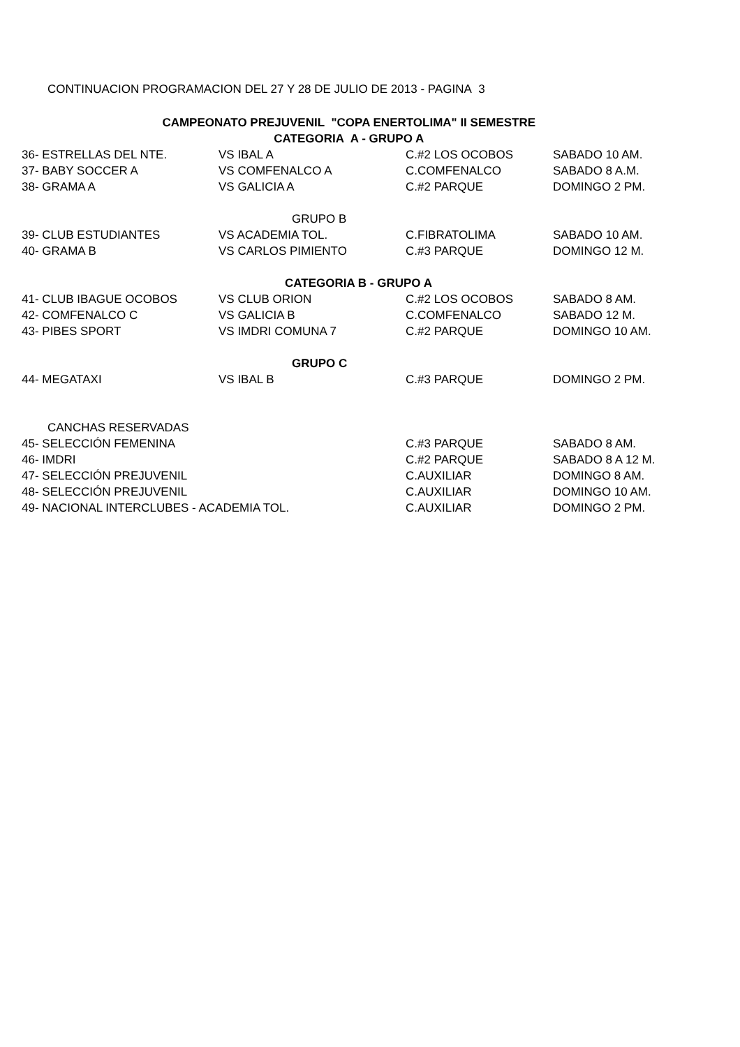CONTINUACION PROGRAMACION DEL 27 Y 28 DE JULIO DE 2013 - PAGINA 3
| CAMPEONATO PREJUVENIL "COPA ENERTOLIMA" II SEMESTRE | | | |
| CATEGORIA A - GRUPO A | | | |
| 36- ESTRELLAS DEL NTE. | VS IBAL A | C.#2 LOS OCOBOS | SABADO 10 AM. |
| 37- BABY SOCCER A | VS COMFENALCO A | C.COMFENALCO | SABADO 8 A.M. |
| 38- GRAMA A | VS GALICIA A | C.#2 PARQUE | DOMINGO 2 PM. |
| | GRUPO B | | |
| 39- CLUB ESTUDIANTES | VS ACADEMIA TOL. | C.FIBRATOLIMA | SABADO 10 AM. |
| 40- GRAMA B | VS CARLOS PIMIENTO | C.#3 PARQUE | DOMINGO 12 M. |
| | CATEGORIA B - GRUPO A | | |
| 41- CLUB IBAGUE OCOBOS | VS CLUB ORION | C.#2 LOS OCOBOS | SABADO 8 AM. |
| 42- COMFENALCO C | VS GALICIA B | C.COMFENALCO | SABADO 12 M. |
| 43- PIBES SPORT | VS IMDRI COMUNA 7 | C.#2 PARQUE | DOMINGO 10 AM. |
| | GRUPO C | | |
| 44- MEGATAXI | VS IBAL B | C.#3 PARQUE | DOMINGO 2 PM. |
| CANCHAS RESERVADAS | | | |
| 45- SELECCIÓN FEMENINA | | C.#3 PARQUE | SABADO 8 AM. |
| 46- IMDRI | | C.#2 PARQUE | SABADO 8 A 12 M. |
| 47- SELECCIÓN PREJUVENIL | | C.AUXILIAR | DOMINGO 8 AM. |
| 48- SELECCIÓN PREJUVENIL | | C.AUXILIAR | DOMINGO 10 AM. |
| 49- NACIONAL INTERCLUBES - ACADEMIA TOL. | | C.AUXILIAR | DOMINGO 2 PM. |